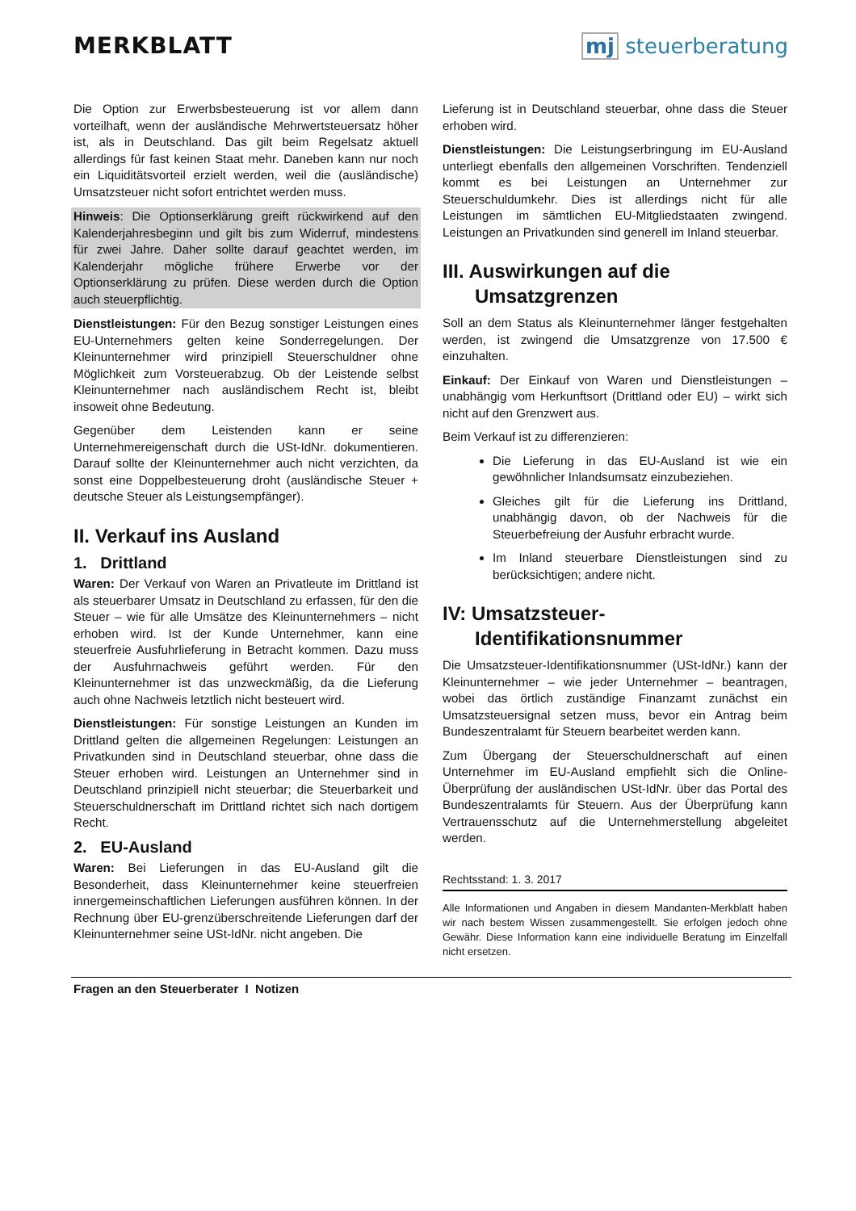MERKBLATT mj steuerberatung
Die Option zur Erwerbsbesteuerung ist vor allem dann vorteilhaft, wenn der ausländische Mehrwertsteuersatz höher ist, als in Deutschland. Das gilt beim Regelsatz aktuell allerdings für fast keinen Staat mehr. Daneben kann nur noch ein Liquiditätsvorteil erzielt werden, weil die (ausländische) Umsatzsteuer nicht sofort entrichtet werden muss.
Hinweis: Die Optionserklärung greift rückwirkend auf den Kalenderjahresbeginn und gilt bis zum Widerruf, mindestens für zwei Jahre. Daher sollte darauf geachtet werden, im Kalenderjahr mögliche frühere Erwerbe vor der Optionserklärung zu prüfen. Diese werden durch die Option auch steuerpflichtig.
Dienstleistungen: Für den Bezug sonstiger Leistungen eines EU-Unternehmers gelten keine Sonderregelungen. Der Kleinunternehmer wird prinzipiell Steuerschuldner ohne Möglichkeit zum Vorsteuerabzug. Ob der Leistende selbst Kleinunternehmer nach ausländischem Recht ist, bleibt insoweit ohne Bedeutung.
Gegenüber dem Leistenden kann er seine Unternehmereigenschaft durch die USt-IdNr. dokumentieren. Darauf sollte der Kleinunternehmer auch nicht verzichten, da sonst eine Doppelbesteuerung droht (ausländische Steuer + deutsche Steuer als Leistungsempfänger).
II. Verkauf ins Ausland
1. Drittland
Waren: Der Verkauf von Waren an Privatleute im Drittland ist als steuerbarer Umsatz in Deutschland zu erfassen, für den die Steuer – wie für alle Umsätze des Kleinunternehmers – nicht erhoben wird. Ist der Kunde Unternehmer, kann eine steuerfreie Ausfuhrlieferung in Betracht kommen. Dazu muss der Ausfuhrnachweis geführt werden. Für den Kleinunternehmer ist das unzweckmäßig, da die Lieferung auch ohne Nachweis letztlich nicht besteuert wird.
Dienstleistungen: Für sonstige Leistungen an Kunden im Drittland gelten die allgemeinen Regelungen: Leistungen an Privatkunden sind in Deutschland steuerbar, ohne dass die Steuer erhoben wird. Leistungen an Unternehmer sind in Deutschland prinzipiell nicht steuerbar; die Steuerbarkeit und Steuerschuldnerschaft im Drittland richtet sich nach dortigem Recht.
2. EU-Ausland
Waren: Bei Lieferungen in das EU-Ausland gilt die Besonderheit, dass Kleinunternehmer keine steuerfreien innergemeinschaftlichen Lieferungen ausführen können. In der Rechnung über EU-grenzüberschreitende Lieferungen darf der Kleinunternehmer seine USt-IdNr. nicht angeben. Die
Lieferung ist in Deutschland steuerbar, ohne dass die Steuer erhoben wird.
Dienstleistungen: Die Leistungserbringung im EU-Ausland unterliegt ebenfalls den allgemeinen Vorschriften. Tendenziell kommt es bei Leistungen an Unternehmer zur Steuerschuldumkehr. Dies ist allerdings nicht für alle Leistungen im sämtlichen EU-Mitgliedstaaten zwingend. Leistungen an Privatkunden sind generell im Inland steuerbar.
III. Auswirkungen auf die
Umsatzgrenzen
Soll an dem Status als Kleinunternehmer länger festgehalten werden, ist zwingend die Umsatzgrenze von 17.500 € einzuhalten.
Einkauf: Der Einkauf von Waren und Dienstleistungen – unabhängig vom Herkunftsort (Drittland oder EU) – wirkt sich nicht auf den Grenzwert aus.
Beim Verkauf ist zu differenzieren:
Die Lieferung in das EU-Ausland ist wie ein gewöhnlicher Inlandsumsatz einzubeziehen.
Gleiches gilt für die Lieferung ins Drittland, unabhängig davon, ob der Nachweis für die Steuerbefreiung der Ausfuhr erbracht wurde.
Im Inland steuerbare Dienstleistungen sind zu berücksichtigen; andere nicht.
IV: Umsatzsteuer-
Identifikationsnummer
Die Umsatzsteuer-Identifikationsnummer (USt-IdNr.) kann der Kleinunternehmer – wie jeder Unternehmer – beantragen, wobei das örtlich zuständige Finanzamt zunächst ein Umsatzsteuersignal setzen muss, bevor ein Antrag beim Bundeszentralamt für Steuern bearbeitet werden kann.
Zum Übergang der Steuerschuldnerschaft auf einen Unternehmer im EU-Ausland empfiehlt sich die Online-Überprüfung der ausländischen USt-IdNr. über das Portal des Bundeszentralamts für Steuern. Aus der Überprüfung kann Vertrauensschutz auf die Unternehmerstellung abgeleitet werden.
Rechtsstand: 1. 3. 2017
Alle Informationen und Angaben in diesem Mandanten-Merkblatt haben wir nach bestem Wissen zusammengestellt. Sie erfolgen jedoch ohne Gewähr. Diese Information kann eine individuelle Beratung im Einzelfall nicht ersetzen.
Fragen an den Steuerberater I Notizen